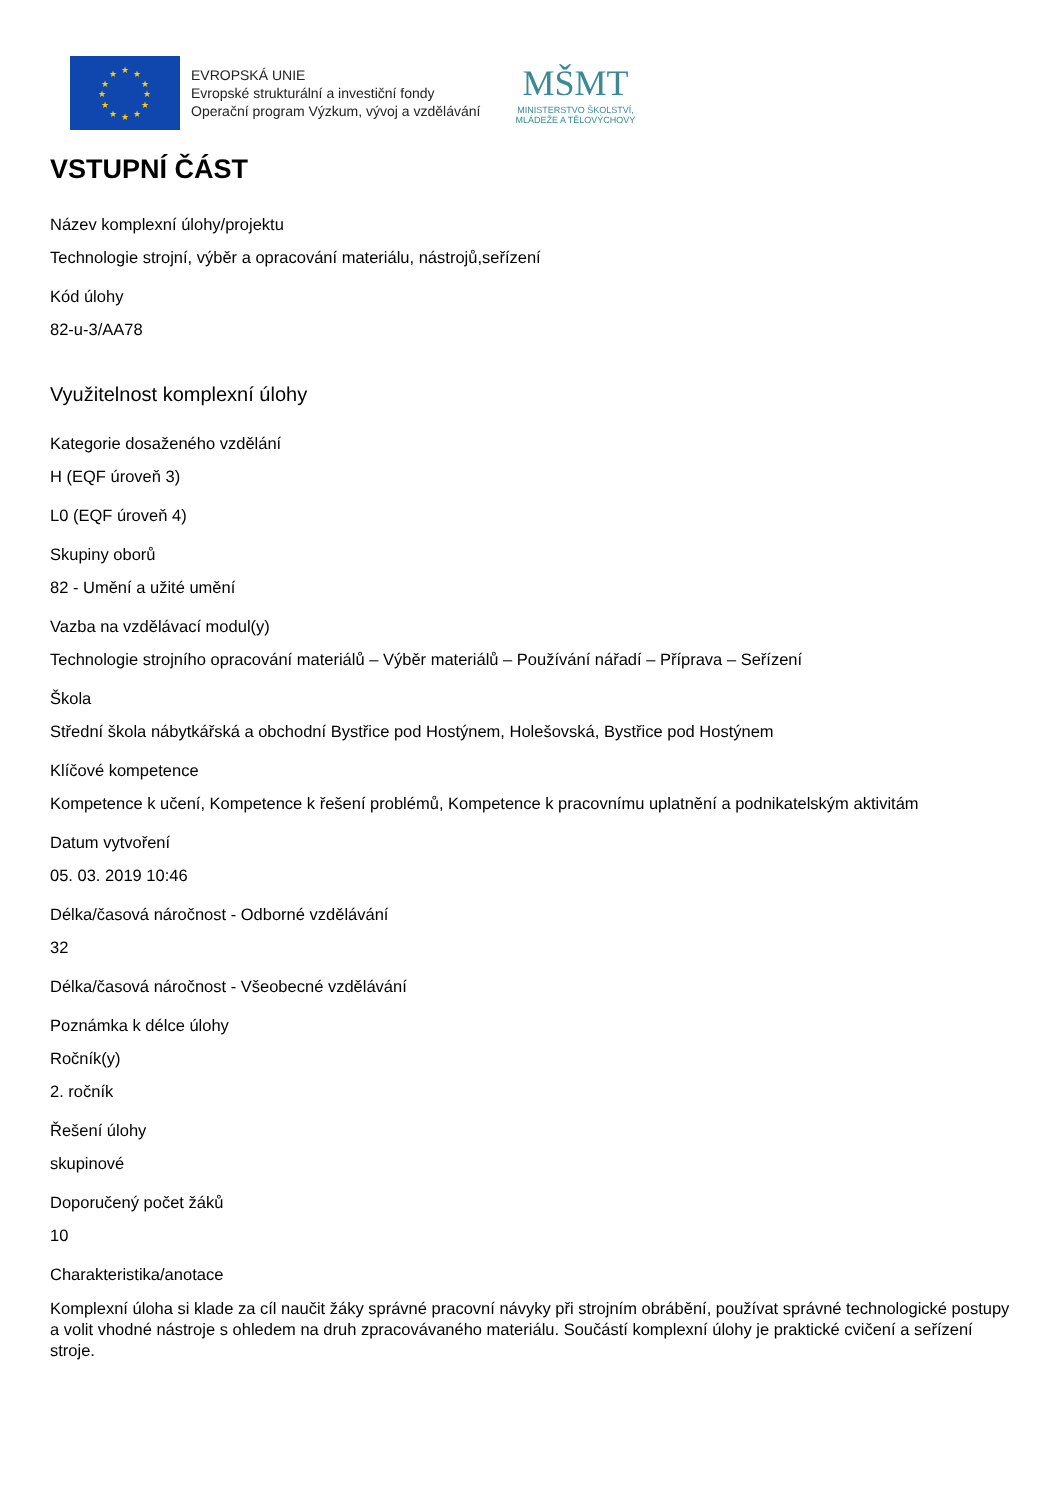★
★
★
★
★
★
★
★
★
★
★
★
EVROPSKÁ UNIE
Evropské strukturální a investiční fondy
Operační program Výzkum, vývoj a vzdělávání
MŠMT
MINISTERSTVO ŠKOLSTVÍ,
MLÁDEŽE A TĚLOVÝCHOVY
VSTUPNÍ ČÁST
Název komplexní úlohy/projektu
Technologie strojní, výběr a opracování materiálu, nástrojů,seřízení
Kód úlohy
82-u-3/AA78
Využitelnost komplexní úlohy
Kategorie dosaženého vzdělání
H (EQF úroveň 3)
L0 (EQF úroveň 4)
Skupiny oborů
82 - Umění a užité umění
Vazba na vzdělávací modul(y)
Technologie strojního opracování materiálů – Výběr materiálů – Používání nářadí – Příprava – Seřízení
Škola
Střední škola nábytkářská a obchodní Bystřice pod Hostýnem, Holešovská, Bystřice pod Hostýnem
Klíčové kompetence
Kompetence k učení, Kompetence k řešení problémů, Kompetence k pracovnímu uplatnění a podnikatelským aktivitám
Datum vytvoření
05. 03. 2019 10:46
Délka/časová náročnost - Odborné vzdělávání
32
Délka/časová náročnost - Všeobecné vzdělávání
Poznámka k délce úlohy
Ročník(y)
2. ročník
Řešení úlohy
skupinové
Doporučený počet žáků
10
Charakteristika/anotace
Komplexní úloha si klade za cíl naučit žáky správné pracovní návyky při strojním obrábění, používat správné technologické postupy a volit vhodné nástroje s ohledem na druh zpracovávaného materiálu. Součástí komplexní úlohy je praktické cvičení a seřízení stroje.